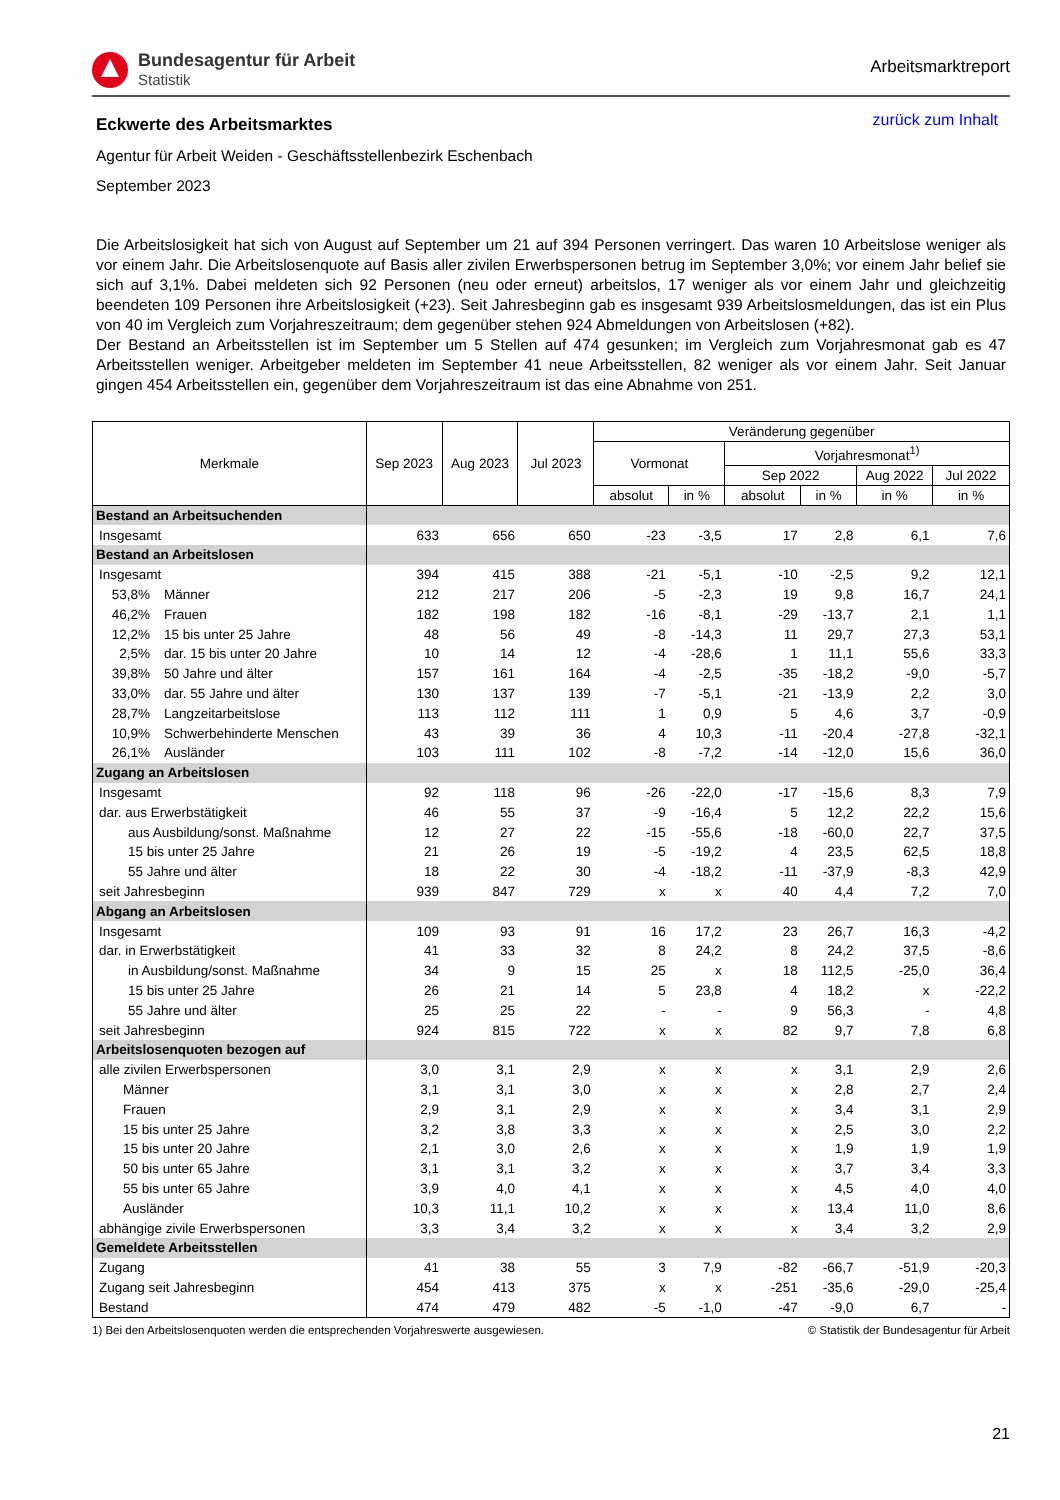Bundesagentur für Arbeit
Statistik
Arbeitsmarktreport
Eckwerte des Arbeitsmarktes
zurück zum Inhalt
Agentur für Arbeit Weiden - Geschäftsstellenbezirk Eschenbach
September 2023
Die Arbeitslosigkeit hat sich von August auf September um 21 auf 394 Personen verringert. Das waren 10 Arbeitslose weniger als vor einem Jahr. Die Arbeitslosenquote auf Basis aller zivilen Erwerbspersonen betrug im September 3,0%; vor einem Jahr belief sie sich auf 3,1%. Dabei meldeten sich 92 Personen (neu oder erneut) arbeitslos, 17 weniger als vor einem Jahr und gleichzeitig beendeten 109 Personen ihre Arbeitslosigkeit (+23). Seit Jahresbeginn gab es insgesamt 939 Arbeitslosmeldungen, das ist ein Plus von 40 im Vergleich zum Vorjahreszeitraum; dem gegenüber stehen 924 Abmeldungen von Arbeitslosen (+82).
Der Bestand an Arbeitsstellen ist im September um 5 Stellen auf 474 gesunken; im Vergleich zum Vorjahresmonat gab es 47 Arbeitsstellen weniger. Arbeitgeber meldeten im September 41 neue Arbeitsstellen, 82 weniger als vor einem Jahr. Seit Januar gingen 454 Arbeitsstellen ein, gegenüber dem Vorjahreszeitraum ist das eine Abnahme von 251.
| Merkmale | Sep 2023 | Aug 2023 | Jul 2023 | Veränderung gegenüber | | | | | |
| --- | --- | --- | --- | --- | --- | --- | --- | --- | --- |
| | | | | Vormonat | | Vorjahresmonat<sup>1)</sup> | | | |
| | | | | | | Sep 2022 | | Aug 2022 | Jul 2022 |
| | | | | absolut | in % | absolut | in % | in % | in % |
| Bestand an Arbeitsuchenden | | | | | | | | | |
| Insgesamt | 633 | 656 | 650 | -23 | -3,5 | 17 | 2,8 | 6,1 | 7,6 |
| Bestand an Arbeitslosen | | | | | | | | | |
| Insgesamt | 394 | 415 | 388 | -21 | -5,1 | -10 | -2,5 | 9,2 | 12,1 |
| 53,8% Männer | 212 | 217 | 206 | -5 | -2,3 | 19 | 9,8 | 16,7 | 24,1 |
| 46,2% Frauen | 182 | 198 | 182 | -16 | -8,1 | -29 | -13,7 | 2,1 | 1,1 |
| 12,2% 15 bis unter 25 Jahre | 48 | 56 | 49 | -8 | -14,3 | 11 | 29,7 | 27,3 | 53,1 |
| 2,5% dar. 15 bis unter 20 Jahre | 10 | 14 | 12 | -4 | -28,6 | 1 | 11,1 | 55,6 | 33,3 |
| 39,8% 50 Jahre und älter | 157 | 161 | 164 | -4 | -2,5 | -35 | -18,2 | -9,0 | -5,7 |
| 33,0% dar. 55 Jahre und älter | 130 | 137 | 139 | -7 | -5,1 | -21 | -13,9 | 2,2 | 3,0 |
| 28,7% Langzeitarbeitslose | 113 | 112 | 111 | 1 | 0,9 | 5 | 4,6 | 3,7 | -0,9 |
| 10,9% Schwerbehinderte Menschen | 43 | 39 | 36 | 4 | 10,3 | -11 | -20,4 | -27,8 | -32,1 |
| 26,1% Ausländer | 103 | 111 | 102 | -8 | -7,2 | -14 | -12,0 | 15,6 | 36,0 |
| Zugang an Arbeitslosen | | | | | | | | | |
| Insgesamt | 92 | 118 | 96 | -26 | -22,0 | -17 | -15,6 | 8,3 | 7,9 |
| dar. aus Erwerbstätigkeit | 46 | 55 | 37 | -9 | -16,4 | 5 | 12,2 | 22,2 | 15,6 |
| aus Ausbildung/sonst. Maßnahme | 12 | 27 | 22 | -15 | -55,6 | -18 | -60,0 | 22,7 | 37,5 |
| 15 bis unter 25 Jahre | 21 | 26 | 19 | -5 | -19,2 | 4 | 23,5 | 62,5 | 18,8 |
| 55 Jahre und älter | 18 | 22 | 30 | -4 | -18,2 | -11 | -37,9 | -8,3 | 42,9 |
| seit Jahresbeginn | 939 | 847 | 729 | x | x | 40 | 4,4 | 7,2 | 7,0 |
| Abgang an Arbeitslosen | | | | | | | | | |
| Insgesamt | 109 | 93 | 91 | 16 | 17,2 | 23 | 26,7 | 16,3 | -4,2 |
| dar. in Erwerbstätigkeit | 41 | 33 | 32 | 8 | 24,2 | 8 | 24,2 | 37,5 | -8,6 |
| in Ausbildung/sonst. Maßnahme | 34 | 9 | 15 | 25 | x | 18 | 112,5 | -25,0 | 36,4 |
| 15 bis unter 25 Jahre | 26 | 21 | 14 | 5 | 23,8 | 4 | 18,2 | x | -22,2 |
| 55 Jahre und älter | 25 | 25 | 22 | - | - | 9 | 56,3 | - | 4,8 |
| seit Jahresbeginn | 924 | 815 | 722 | x | x | 82 | 9,7 | 7,8 | 6,8 |
| Arbeitslosenquoten bezogen auf | | | | | | | | | |
| alle zivilen Erwerbspersonen | 3,0 | 3,1 | 2,9 | x | x | x | 3,1 | 2,9 | 2,6 |
| Männer | 3,1 | 3,1 | 3,0 | x | x | x | 2,8 | 2,7 | 2,4 |
| Frauen | 2,9 | 3,1 | 2,9 | x | x | x | 3,4 | 3,1 | 2,9 |
| 15 bis unter 25 Jahre | 3,2 | 3,8 | 3,3 | x | x | x | 2,5 | 3,0 | 2,2 |
| 15 bis unter 20 Jahre | 2,1 | 3,0 | 2,6 | x | x | x | 1,9 | 1,9 | 1,9 |
| 50 bis unter 65 Jahre | 3,1 | 3,1 | 3,2 | x | x | x | 3,7 | 3,4 | 3,3 |
| 55 bis unter 65 Jahre | 3,9 | 4,0 | 4,1 | x | x | x | 4,5 | 4,0 | 4,0 |
| Ausländer | 10,3 | 11,1 | 10,2 | x | x | x | 13,4 | 11,0 | 8,6 |
| abhängige zivile Erwerbspersonen | 3,3 | 3,4 | 3,2 | x | x | x | 3,4 | 3,2 | 2,9 |
| Gemeldete Arbeitsstellen | | | | | | | | | |
| Zugang | 41 | 38 | 55 | 3 | 7,9 | -82 | -66,7 | -51,9 | -20,3 |
| Zugang seit Jahresbeginn | 454 | 413 | 375 | x | x | -251 | -35,6 | -29,0 | -25,4 |
| Bestand | 474 | 479 | 482 | -5 | -1,0 | -47 | -9,0 | 6,7 | - |
1) Bei den Arbeitslosenquoten werden die entsprechenden Vorjahreswerte ausgewiesen. © Statistik der Bundesagentur für Arbeit
21